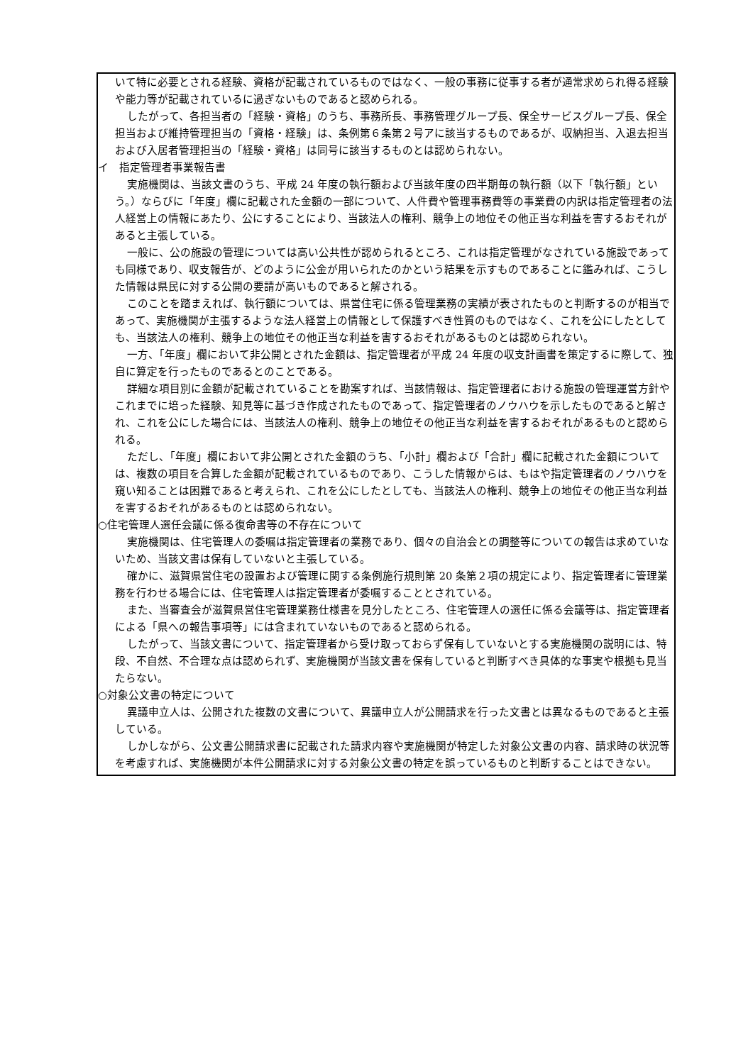いて特に必要とされる経験、資格が記載されているものではなく、一般の事務に従事する者が通常求められ得る経験や能力等が記載されているに過ぎないものであると認められる。
したがって、各担当者の「経験・資格」のうち、事務所長、事務管理グループ長、保全サービスグループ長、保全担当および維持管理担当の「資格・経験」は、条例第６条第２号アに該当するものであるが、収納担当、入退去担当および入居者管理担当の「経験・資格」は同号に該当するものとは認められない。
イ　指定管理者事業報告書
実施機関は、当該文書のうち、平成 24 年度の執行額および当該年度の四半期毎の執行額（以下「執行額」という。）ならびに「年度」欄に記載された金額の一部について、人件費や管理事務費等の事業費の内訳は指定管理者の法人経営上の情報にあたり、公にすることにより、当該法人の権利、競争上の地位その他正当な利益を害するおそれがあると主張している。
一般に、公の施設の管理については高い公共性が認められるところ、これは指定管理がなされている施設であっても同様であり、収支報告が、どのように公金が用いられたのかという結果を示すものであることに鑑みれば、こうした情報は県民に対する公開の要請が高いものであると解される。
このことを踏まえれば、執行額については、県営住宅に係る管理業務の実績が表されたものと判断するのが相当であって、実施機関が主張するような法人経営上の情報として保護すべき性質のものではなく、これを公にしたとしても、当該法人の権利、競争上の地位その他正当な利益を害するおそれがあるものとは認められない。
一方、「年度」欄において非公開とされた金額は、指定管理者が平成 24 年度の収支計画書を策定するに際して、独自に算定を行ったものであるとのことである。
詳細な項目別に金額が記載されていることを勘案すれば、当該情報は、指定管理者における施設の管理運営方針やこれまでに培った経験、知見等に基づき作成されたものであって、指定管理者のノウハウを示したものであると解され、これを公にした場合には、当該法人の権利、競争上の地位その他正当な利益を害するおそれがあるものと認められる。
ただし、「年度」欄において非公開とされた金額のうち、「小計」欄および「合計」欄に記載された金額については、複数の項目を合算した金額が記載されているものであり、こうした情報からは、もはや指定管理者のノウハウを窺い知ることは困難であると考えられ、これを公にしたとしても、当該法人の権利、競争上の地位その他正当な利益を害するおそれがあるものとは認められない。
○住宅管理人選任会議に係る復命書等の不存在について
実施機関は、住宅管理人の委嘱は指定管理者の業務であり、個々の自治会との調整等についての報告は求めていないため、当該文書は保有していないと主張している。
確かに、滋賀県営住宅の設置および管理に関する条例施行規則第 20 条第２項の規定により、指定管理者に管理業務を行わせる場合には、住宅管理人は指定管理者が委嘱することとされている。
また、当審査会が滋賀県営住宅管理業務仕様書を見分したところ、住宅管理人の選任に係る会議等は、指定管理者による「県への報告事項等」には含まれていないものであると認められる。
したがって、当該文書について、指定管理者から受け取っておらず保有していないとする実施機関の説明には、特段、不自然、不合理な点は認められず、実施機関が当該文書を保有していると判断すべき具体的な事実や根拠も見当たらない。
○対象公文書の特定について
異議申立人は、公開された複数の文書について、異議申立人が公開請求を行った文書とは異なるものであると主張している。
しかしながら、公文書公開請求書に記載された請求内容や実施機関が特定した対象公文書の内容、請求時の状況等を考慮すれば、実施機関が本件公開請求に対する対象公文書の特定を誤っているものと判断することはできない。